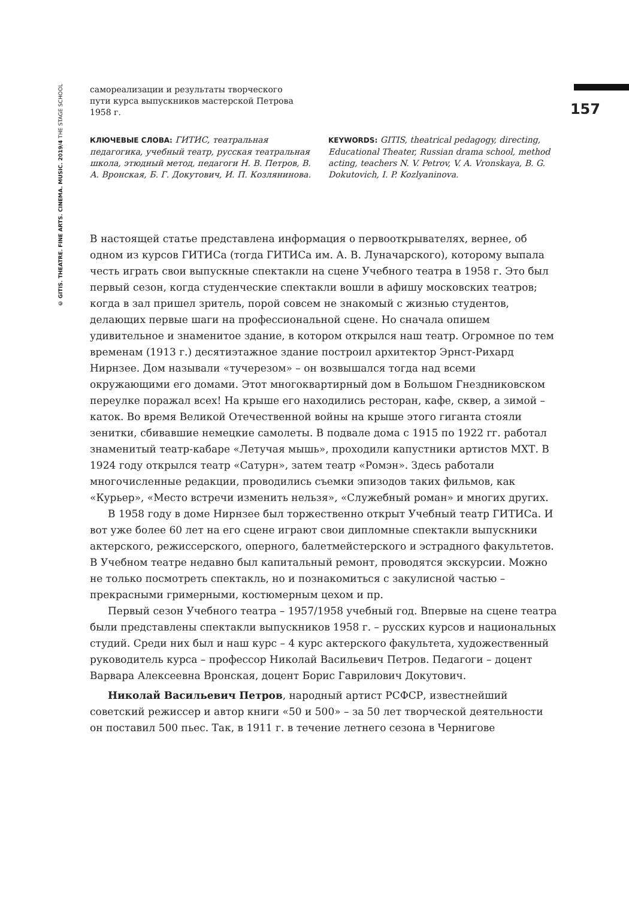© GITIS. THEATRE. FINE ARTS. CINEMA. MUSIC. 2019/4 THE STAGE SCHOOL
157
самореализации и результаты творческого пути курса выпускников мастерской Петрова 1958 г.
КЛЮЧЕВЫЕ СЛОВА: ГИТИС, театральная педагогика, учебный театр, русская театральная школа, этюдный метод, педагоги Н. В. Петров, В. А. Вронская, Б. Г. Докутович, И. П. Козлянинова.
KEYWORDS: GITIS, theatrical pedagogy, directing, Educational Theater, Russian drama school, method acting, teachers N. V. Petrov, V. A. Vronskaya, B. G. Dokutovich, I. P. Kozlyaninova.
В настоящей статье представлена информация о первооткрывателях, вернее, об одном из курсов ГИТИСа (тогда ГИТИСа им. А. В. Луначарского), которому выпала честь играть свои выпускные спектакли на сцене Учебного театра в 1958 г. Это был первый сезон, когда студенческие спектакли вошли в афишу московских театров; когда в зал пришел зритель, порой совсем не знакомый с жизнью студентов, делающих первые шаги на профессиональной сцене. Но сначала опишем удивительное и знаменитое здание, в котором открылся наш театр. Огромное по тем временам (1913 г.) десятиэтажное здание построил архитектор Эрнст-Рихард Нирнзее. Дом называли «тучерезом» – он возвышался тогда над всеми окружающими его домами. Этот многоквартирный дом в Большом Гнездниковском переулке поражал всех! На крыше его находились ресторан, кафе, сквер, а зимой – каток. Во время Великой Отечественной войны на крыше этого гиганта стояли зенитки, сбивавшие немецкие самолеты. В подвале дома с 1915 по 1922 гг. работал знаменитый театр-кабаре «Летучая мышь», проходили капустники артистов МХТ. В 1924 году открылся театр «Сатурн», затем театр «Ромэн». Здесь работали многочисленные редакции, проводились съемки эпизодов таких фильмов, как «Курьер», «Место встречи изменить нельзя», «Служебный роман» и многих других.
В 1958 году в доме Нирнзее был торжественно открыт Учебный театр ГИТИСа. И вот уже более 60 лет на его сцене играют свои дипломные спектакли выпускники актерского, режиссерского, оперного, балетмейстерского и эстрадного факультетов. В Учебном театре недавно был капитальный ремонт, проводятся экскурсии. Можно не только посмотреть спектакль, но и познакомиться с закулисной частью – прекрасными гримерными, костюмерным цехом и пр.
Первый сезон Учебного театра – 1957/1958 учебный год. Впервые на сцене театра были представлены спектакли выпускников 1958 г. – русских курсов и национальных студий. Среди них был и наш курс – 4 курс актерского факультета, художественный руководитель курса – профессор Николай Васильевич Петров. Педагоги – доцент Варвара Алексеевна Вронская, доцент Борис Гаврилович Докутович.
Николай Васильевич Петров, народный артист РСФСР, известнейший советский режиссер и автор книги «50 и 500» – за 50 лет творческой деятельности он поставил 500 пьес. Так, в 1911 г. в течение летнего сезона в Чернигове